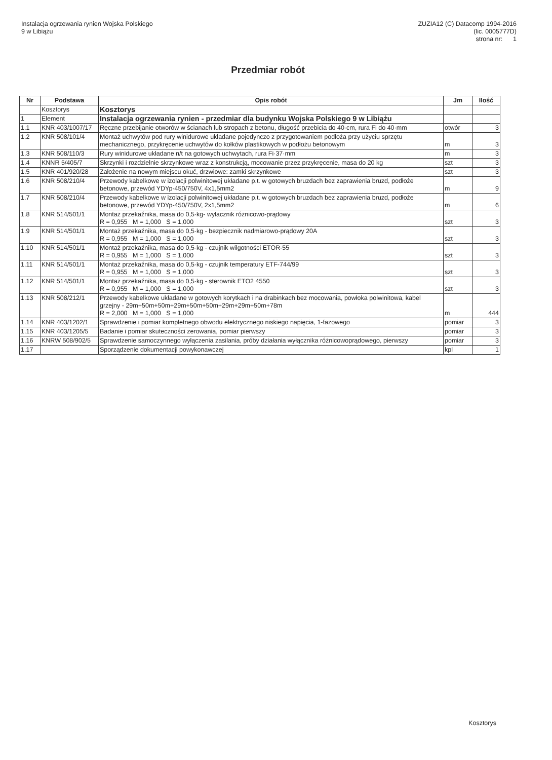Instalacja ogrzewania rynien Wojska Polskiego
9 w Libiążu
ZUZIA12 (C) Datacomp 1994-2016
(lic. 0005777D)
strona nr: 1
Przedmiar robót
| Nr | Podstawa | Opis robót | Jm | Ilość |
| --- | --- | --- | --- | --- |
| | Kosztorys | Kosztorys | | |
| 1 | Element | Instalacja ogrzewania rynien - przedmiar dla budynku Wojska Polskiego 9 w Libiążu | | |
| 1.1 | KNR 403/1007/17 | Ręczne przebijanie otworów w ścianach lub stropach z betonu, długość przebicia do 40·cm, rura Fi do 40·mm | otwór | 3 |
| 1.2 | KNR 508/101/4 | Montaż uchwytów pod rury winidurowe układane pojedynczo z przygotowaniem podłoża przy użyciu sprzętu mechanicznego, przykręcenie uchwytów do kołków plastikowych w podłożu betonowym | m | 3 |
| 1.3 | KNR 508/110/3 | Rury winidurowe układane n/t na gotowych uchwytach, rura Fi·37·mm | m | 3 |
| 1.4 | KNNR 5/405/7 | Skrzynki i rozdzielnie skrzynkowe wraz z konstrukcją, mocowanie przez przykręcenie, masa do 20 kg | szt | 3 |
| 1.5 | KNR 401/920/28 | Założenie na nowym miejscu okuć, drzwiowe: zamki skrzynkowe | szt | 3 |
| 1.6 | KNR 508/210/4 | Przewody kabelkowe w izolacji polwinitowej układane p.t. w gotowych bruzdach bez zaprawienia bruzd, podłoże betonowe, przewód YDYp-450/750V, 4x1,5mm2 | m | 9 |
| 1.7 | KNR 508/210/4 | Przewody kabelkowe w izolacji polwinitowej układane p.t. w gotowych bruzdach bez zaprawienia bruzd, podłoże betonowe, przewód YDYp-450/750V, 2x1,5mm2 | m | 6 |
| 1.8 | KNR 514/501/1 | Montaż przekaźnika, masa do 0,5·kg- wyłacznik różnicowo-prądowy R = 0,955 M = 1,000 S = 1,000 | szt | 3 |
| 1.9 | KNR 514/501/1 | Montaż przekaźnika, masa do 0,5·kg - bezpiecznik nadmiarowo-prądowy 20A R = 0,955 M = 1,000 S = 1,000 | szt | 3 |
| 1.10 | KNR 514/501/1 | Montaż przekaźnika, masa do 0,5·kg - czujnik wilgotności ETOR-55 R = 0,955 M = 1,000 S = 1,000 | szt | 3 |
| 1.11 | KNR 514/501/1 | Montaż przekaźnika, masa do 0,5·kg - czujnik temperatury ETF-744/99 R = 0,955 M = 1,000 S = 1,000 | szt | 3 |
| 1.12 | KNR 514/501/1 | Montaż przekaźnika, masa do 0,5·kg - sterownik ETO2 4550 R = 0,955 M = 1,000 S = 1,000 | szt | 3 |
| 1.13 | KNR 508/212/1 | Przewody kabelkowe układane w gotowych korytkach i na drabinkach bez mocowania, powłoka polwinitowa, kabel grzejny - 29m+50m+50m+29m+50m+50m+29m+29m+50m+78m R = 2,000 M = 1,000 S = 1,000 | m | 444 |
| 1.14 | KNR 403/1202/1 | Sprawdzenie i pomiar kompletnego obwodu elektrycznego niskiego napięcia, 1-fazowego | pomiar | 3 |
| 1.15 | KNR 403/1205/5 | Badanie i pomiar skuteczności zerowania, pomiar pierwszy | pomiar | 3 |
| 1.16 | KNRW 508/902/5 | Sprawdzenie samoczynnego wyłączenia zasilania, próby działania wyłącznika różnicowoprądowego, pierwszy | pomiar | 3 |
| 1.17 | | Sporządzenie dokumentacji powykonawczej | kpl | 1 |
Kosztorys